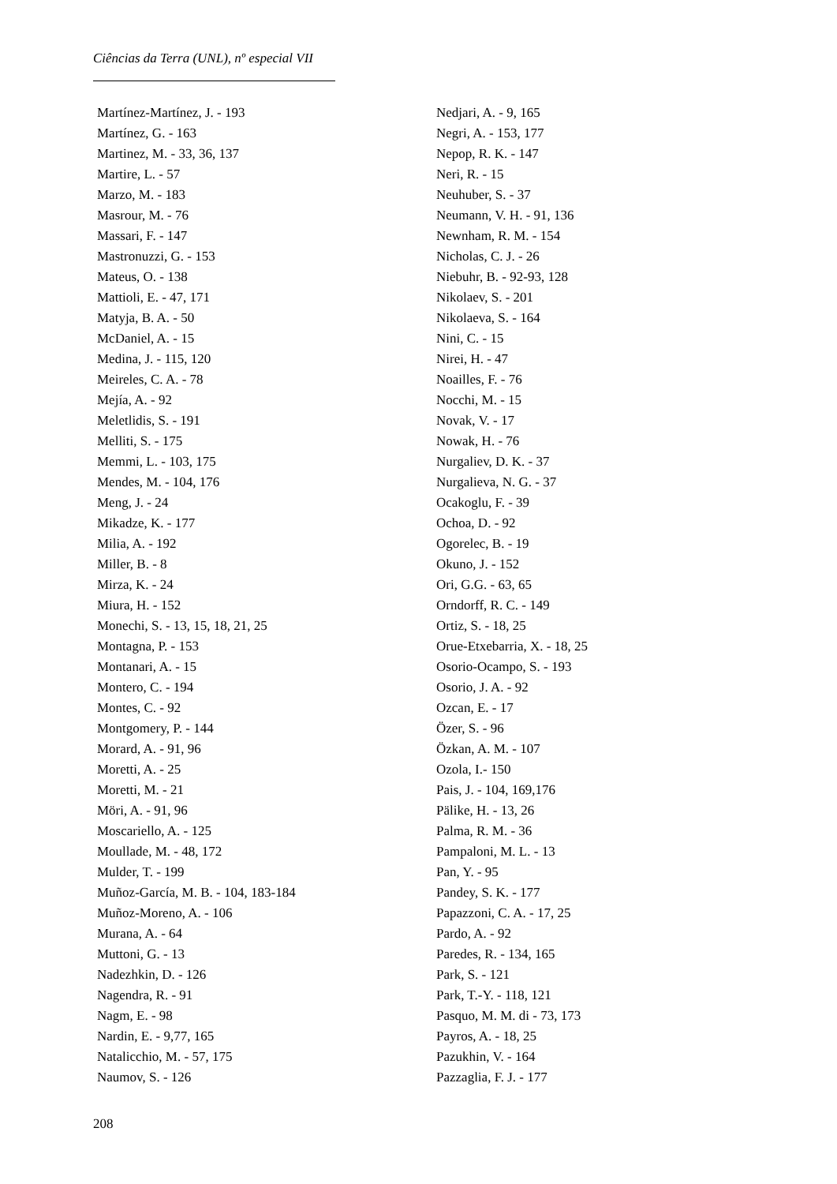Ciências da Terra (UNL), nº especial VII
Martínez-Martínez, J. - 193
Martínez, G. - 163
Martinez, M. - 33, 36, 137
Martire, L. - 57
Marzo, M. - 183
Masrour, M. - 76
Massari, F. - 147
Mastronuzzi, G. - 153
Mateus, O. - 138
Mattioli, E. - 47, 171
Matyja, B. A. - 50
McDaniel, A. - 15
Medina, J. - 115, 120
Meireles, C. A. - 78
Mejía, A. - 92
Meletlidis, S. - 191
Melliti, S. - 175
Memmi, L. - 103, 175
Mendes, M. - 104, 176
Meng, J. - 24
Mikadze, K. - 177
Milia, A. - 192
Miller, B. - 8
Mirza, K. - 24
Miura, H. - 152
Monechi, S. - 13, 15, 18, 21, 25
Montagna, P. - 153
Montanari, A. - 15
Montero, C. - 194
Montes, C. - 92
Montgomery, P. - 144
Morard, A. - 91, 96
Moretti, A. - 25
Moretti, M. - 21
Möri, A. - 91, 96
Moscariello, A. - 125
Moullade, M. - 48, 172
Mulder, T. - 199
Muñoz-García, M. B. - 104, 183-184
Muñoz-Moreno, A. - 106
Murana, A. - 64
Muttoni, G. - 13
Nadezhkin, D. - 126
Nagendra, R. - 91
Nagm, E. - 98
Nardin, E. - 9,77, 165
Natalicchio, M. - 57, 175
Naumov, S. - 126
Nedjari, A. - 9, 165
Negri, A. - 153, 177
Nepop, R. K. - 147
Neri, R. - 15
Neuhuber, S. - 37
Neumann, V. H. - 91, 136
Newnham, R. M. - 154
Nicholas, C. J. - 26
Niebuhr, B. - 92-93, 128
Nikolaev, S. - 201
Nikolaeva, S. - 164
Nini, C. - 15
Nirei, H. - 47
Noailles, F. - 76
Nocchi, M. - 15
Novak, V. - 17
Nowak, H. - 76
Nurgaliev, D. K. - 37
Nurgalieva, N. G. - 37
Ocakoglu, F. - 39
Ochoa, D. - 92
Ogorelec, B. - 19
Okuno, J. - 152
Ori, G.G. - 63, 65
Orndorff, R. C. - 149
Ortiz, S. - 18, 25
Orue-Etxebarria, X. - 18, 25
Osorio-Ocampo, S. - 193
Osorio, J. A. - 92
Ozcan, E. - 17
Özer, S. - 96
Özkan, A. M. - 107
Ozola, I.- 150
Pais, J. - 104, 169,176
Pälike, H. - 13, 26
Palma, R. M. - 36
Pampaloni, M. L. - 13
Pan, Y. - 95
Pandey, S. K. - 177
Papazzoni, C. A. - 17, 25
Pardo, A. - 92
Paredes, R. - 134, 165
Park, S. - 121
Park, T.-Y. - 118, 121
Pasquo, M. M. di - 73, 173
Payros, A. - 18, 25
Pazukhin, V. - 164
Pazzaglia, F. J. - 177
208